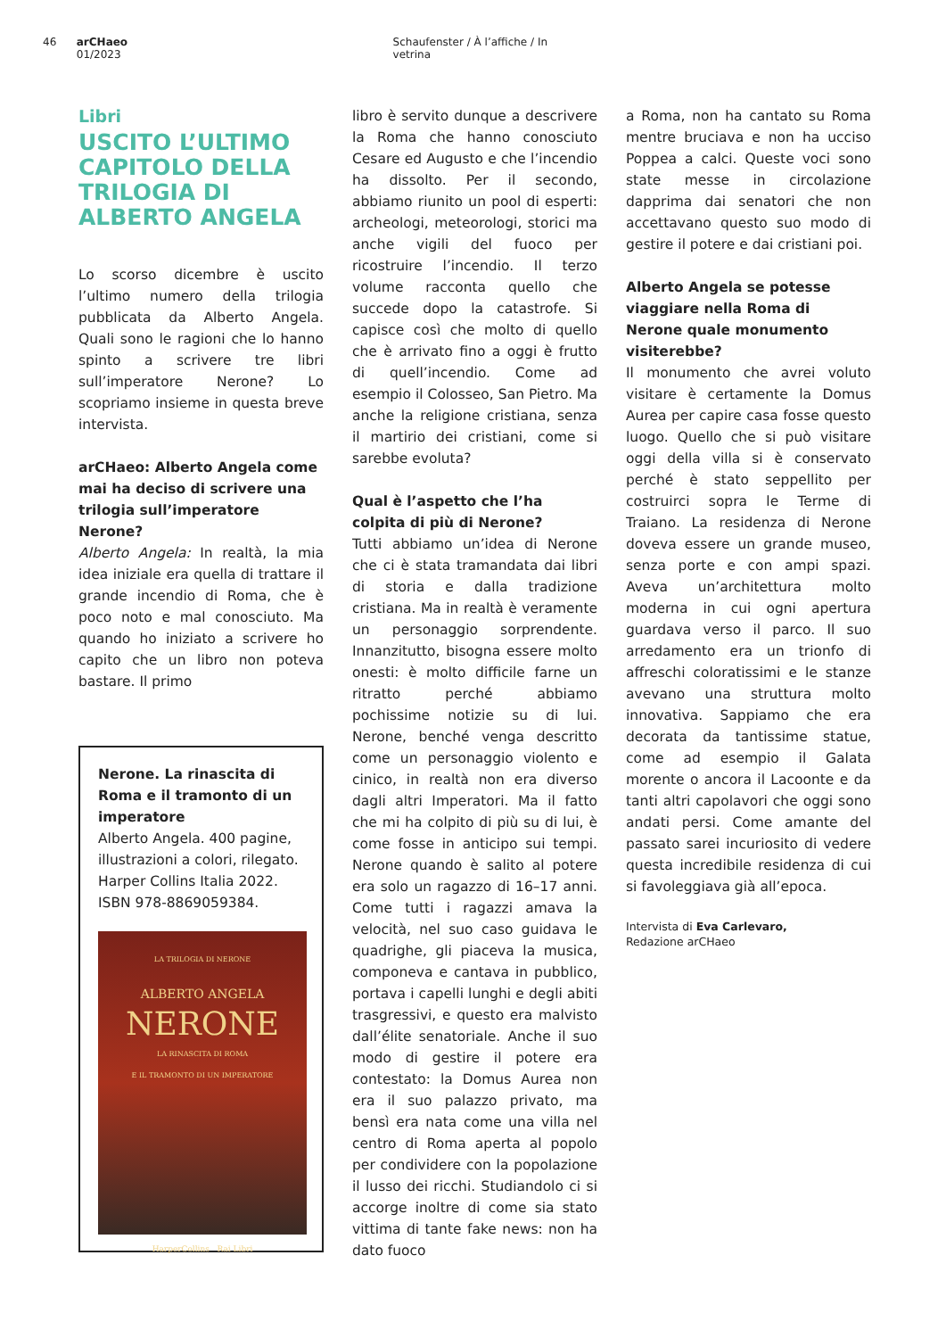46 arCHaeo 01/2023 Schaufenster / À l’affiche / In vetrina
Libri
USCITO L’ULTIMO CAPITOLO DELLA TRILOGIA DI ALBERTO ANGELA
Lo scorso dicembre è uscito l’ultimo numero della trilogia pubblicata da Alberto Angela. Quali sono le ragioni che lo hanno spinto a scrivere tre libri sull’imperatore Nerone? Lo scopriamo insieme in questa breve intervista.
arCHaeo: Alberto Angela come mai ha deciso di scrivere una trilogia sull’imperatore Nerone?
Alberto Angela: In realtà, la mia idea iniziale era quella di trattare il grande incendio di Roma, che è poco noto e mal conosciuto. Ma quando ho iniziato a scrivere ho capito che un libro non poteva bastare. Il primo
Nerone. La rinascita di Roma e il tramonto di un imperatore
Alberto Angela. 400 pagine, illustrazioni a colori, rilegato. Harper Collins Italia 2022. ISBN 978-8869059384.
LA TRILOGIA DI NERONE
ALBERTO ANGELA
NERONE
LA RINASCITA DI ROMA
E IL TRAMONTO DI UN IMPERATORE
HarperCollins Rai Libri
libro è servito dunque a descrivere la Roma che hanno conosciuto Cesare ed Augusto e che l’incendio ha dissolto. Per il secondo, abbiamo riunito un pool di esperti: archeologi, meteorologi, storici ma anche vigili del fuoco per ricostruire l’incendio. Il terzo volume racconta quello che succede dopo la catastrofe. Si capisce così che molto di quello che è arrivato fino a oggi è frutto di quell’incendio. Come ad esempio il Colosseo, San Pietro. Ma anche la religione cristiana, senza il martirio dei cristiani, come si sarebbe evoluta?
Qual è l’aspetto che l’ha colpita di più di Nerone?
Tutti abbiamo un’idea di Nerone che ci è stata tramandata dai libri di storia e dalla tradizione cristiana. Ma in realtà è veramente un personaggio sorprendente. Innanzitutto, bisogna essere molto onesti: è molto difficile farne un ritratto perché abbiamo pochissime notizie su di lui. Nerone, benché venga descritto come un personaggio violento e cinico, in realtà non era diverso dagli altri Imperatori. Ma il fatto che mi ha colpito di più su di lui, è come fosse in anticipo sui tempi. Nerone quando è salito al potere era solo un ragazzo di 16–17 anni. Come tutti i ragazzi amava la velocità, nel suo caso guidava le quadrighe, gli piaceva la musica, componeva e cantava in pubblico, portava i capelli lunghi e degli abiti trasgressivi, e questo era malvisto dall’élite senatoriale. Anche il suo modo di gestire il potere era contestato: la Domus Aurea non era il suo palazzo privato, ma bensì era nata come una villa nel centro di Roma aperta al popolo per condividere con la popolazione il lusso dei ricchi. Studiandolo ci si accorge inoltre di come sia stato vittima di tante fake news: non ha dato fuoco
a Roma, non ha cantato su Roma mentre bruciava e non ha ucciso Poppea a calci. Queste voci sono state messe in circolazione dapprima dai senatori che non accettavano questo suo modo di gestire il potere e dai cristiani poi.
Alberto Angela se potesse viaggiare nella Roma di Nerone quale monumento visiterebbe?
Il monumento che avrei voluto visitare è certamente la Domus Aurea per capire casa fosse questo luogo. Quello che si può visitare oggi della villa si è conservato perché è stato seppellito per costruirci sopra le Terme di Traiano. La residenza di Nerone doveva essere un grande museo, senza porte e con ampi spazi. Aveva un’architettura molto moderna in cui ogni apertura guardava verso il parco. Il suo arredamento era un trionfo di affreschi coloratissimi e le stanze avevano una struttura molto innovativa. Sappiamo che era decorata da tantissime statue, come ad esempio il Galata morente o ancora il Lacoonte e da tanti altri capolavori che oggi sono andati persi. Come amante del passato sarei incuriosito di vedere questa incredibile residenza di cui si favoleggiava già all’epoca.
Intervista di Eva Carlevaro,
Redazione arCHaeo